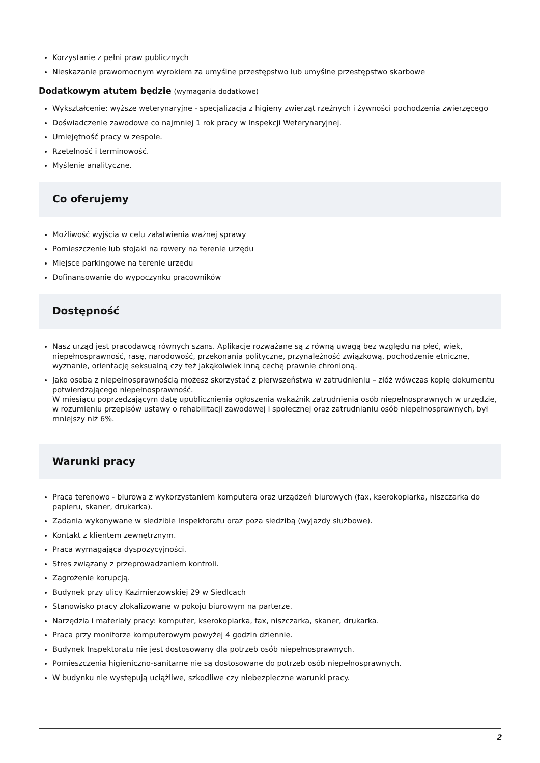Korzystanie z pełni praw publicznych
Nieskazanie prawomocnym wyrokiem za umyślne przestępstwo lub umyślne przestępstwo skarbowe
Dodatkowym atutem będzie (wymagania dodatkowe)
Wykształcenie: wyższe weterynaryjne - specjalizacja z higieny zwierząt rzeźnych i żywności pochodzenia zwierzęcego
Doświadczenie zawodowe co najmniej 1 rok pracy w Inspekcji Weterynaryjnej.
Umiejętność pracy w zespole.
Rzetelność i terminowość.
Myślenie analityczne.
Co oferujemy
Możliwość wyjścia w celu załatwienia ważnej sprawy
Pomieszczenie lub stojaki na rowery na terenie urzędu
Miejsce parkingowe na terenie urzędu
Dofinansowanie do wypoczynku pracowników
Dostępność
Nasz urząd jest pracodawcą równych szans. Aplikacje rozważane są z równą uwagą bez względu na płeć, wiek, niepełnosprawność, rasę, narodowość, przekonania polityczne, przynależność związkową, pochodzenie etniczne, wyznanie, orientację seksualną czy też jakąkolwiek inną cechę prawnie chronioną.
Jako osoba z niepełnosprawnością możesz skorzystać z pierwszeństwa w zatrudnieniu – złóż wówczas kopię dokumentu potwierdzającego niepełnosprawność.
W miesiącu poprzedzającym datę upublicznienia ogłoszenia wskaźnik zatrudnienia osób niepełnosprawnych w urzędzie, w rozumieniu przepisów ustawy o rehabilitacji zawodowej i społecznej oraz zatrudnianiu osób niepełnosprawnych, był mniejszy niż 6%.
Warunki pracy
Praca terenowo - biurowa z wykorzystaniem komputera oraz urządzeń biurowych (fax, kserokopiarka, niszczarka do papieru, skaner, drukarka).
Zadania wykonywane w siedzibie Inspektoratu oraz poza siedzibą (wyjazdy służbowe).
Kontakt z klientem zewnętrznym.
Praca wymagająca dyspozycyjności.
Stres związany z przeprowadzaniem kontroli.
Zagrożenie korupcją.
Budynek przy ulicy Kazimierzowskiej 29 w Siedlcach
Stanowisko pracy zlokalizowane w pokoju biurowym na parterze.
Narzędzia i materiały pracy: komputer, kserokopiarka, fax, niszczarka, skaner, drukarka.
Praca przy monitorze komputerowym powyżej 4 godzin dziennie.
Budynek Inspektoratu nie jest dostosowany dla potrzeb osób niepełnosprawnych.
Pomieszczenia higieniczno-sanitarne nie są dostosowane do potrzeb osób niepełnosprawnych.
W budynku nie występują uciążliwe, szkodliwe czy niebezpieczne warunki pracy.
2